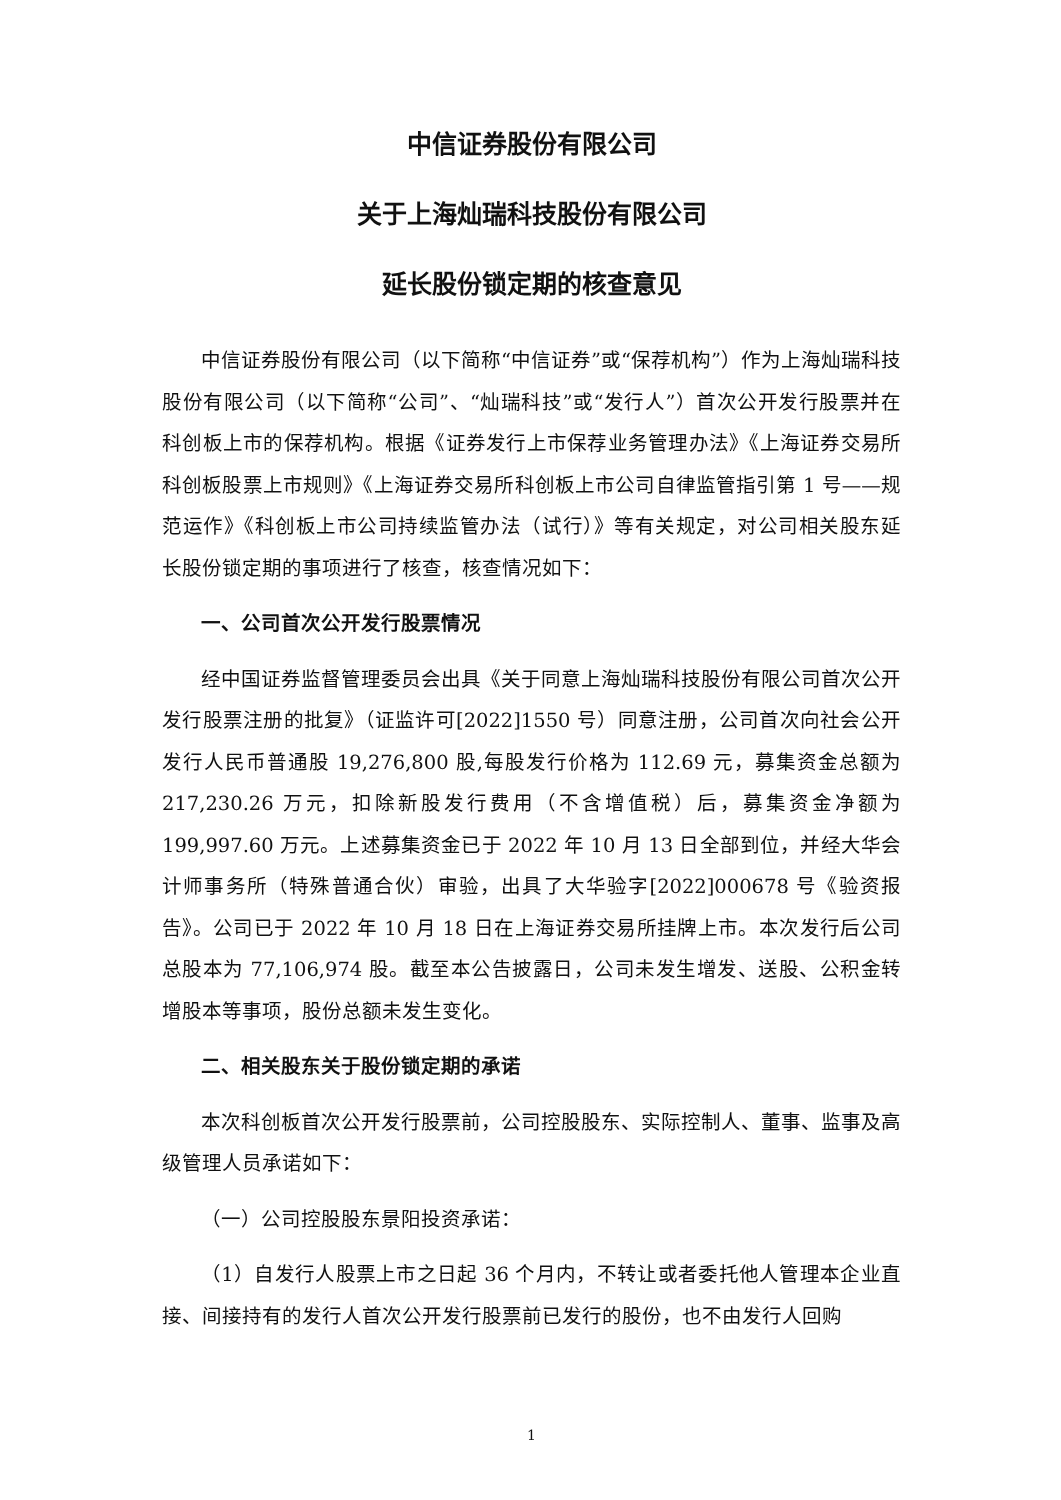中信证券股份有限公司
关于上海灿瑞科技股份有限公司
延长股份锁定期的核查意见
中信证券股份有限公司（以下简称“中信证券”或“保荐机构”）作为上海灿瑞科技股份有限公司（以下简称“公司”、“灿瑞科技”或“发行人”）首次公开发行股票并在科创板上市的保荐机构。根据《证券发行上市保荐业务管理办法》《上海证券交易所科创板股票上市规则》《上海证券交易所科创板上市公司自律监管指引第 1 号——规范运作》《科创板上市公司持续监管办法（试行）》等有关规定，对公司相关股东延长股份锁定期的事项进行了核查，核查情况如下：
一、公司首次公开发行股票情况
经中国证券监督管理委员会出具《关于同意上海灿瑞科技股份有限公司首次公开发行股票注册的批复》（证监许可[2022]1550 号）同意注册，公司首次向社会公开发行人民币普通股 19,276,800 股,每股发行价格为 112.69 元，募集资金总额为 217,230.26 万元，扣除新股发行费用（不含增值税）后，募集资金净额为 199,997.60 万元。上述募集资金已于 2022 年 10 月 13 日全部到位，并经大华会计师事务所（特殊普通合伙）审验，出具了大华验字[2022]000678 号《验资报告》。公司已于 2022 年 10 月 18 日在上海证券交易所挂牌上市。本次发行后公司总股本为 77,106,974 股。截至本公告披露日，公司未发生增发、送股、公积金转增股本等事项，股份总额未发生变化。
二、相关股东关于股份锁定期的承诺
本次科创板首次公开发行股票前，公司控股股东、实际控制人、董事、监事及高级管理人员承诺如下：
（一）公司控股股东景阳投资承诺：
（1）自发行人股票上市之日起 36 个月内，不转让或者委托他人管理本企业直接、间接持有的发行人首次公开发行股票前已发行的股份，也不由发行人回购
1